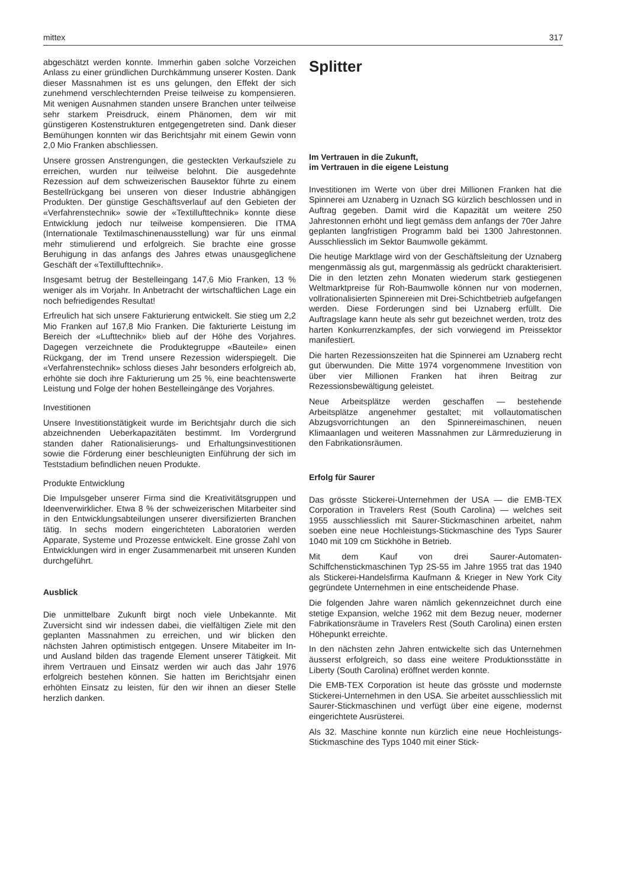mittex 317
abgeschätzt werden konnte. Immerhin gaben solche Vorzeichen Anlass zu einer gründlichen Durchkämmung unserer Kosten. Dank dieser Massnahmen ist es uns gelungen, den Effekt der sich zunehmend verschlechternden Preise teilweise zu kompensieren. Mit wenigen Ausnahmen standen unsere Branchen unter teilweise sehr starkem Preisdruck, einem Phänomen, dem wir mit günstigeren Kostenstrukturen entgegengetreten sind. Dank dieser Bemühungen konnten wir das Berichtsjahr mit einem Gewin vonn 2,0 Mio Franken abschliessen.
Unsere grossen Anstrengungen, die gesteckten Verkaufsziele zu erreichen, wurden nur teilweise belohnt. Die ausgedehnte Rezession auf dem schweizerischen Bausektor führte zu einem Bestellrückgang bei unseren von dieser Industrie abhängigen Produkten. Der günstige Geschäftsverlauf auf den Gebieten der «Verfahrenstechnik» sowie der «Textillufttechnik» konnte diese Entwicklung jedoch nur teilweise kompensieren. Die ITMA (Internationale Textilmaschinenausstellung) war für uns einmal mehr stimulierend und erfolgreich. Sie brachte eine grosse Beruhigung in das anfangs des Jahres etwas unausgeglichene Geschäft der «Textillufttechnik».
Insgesamt betrug der Bestelleingang 147,6 Mio Franken, 13 % weniger als im Vorjahr. In Anbetracht der wirtschaftlichen Lage ein noch befriedigendes Resultat!
Erfreulich hat sich unsere Fakturierung entwickelt. Sie stieg um 2,2 Mio Franken auf 167,8 Mio Franken. Die fakturierte Leistung im Bereich der «Lufttechnik» blieb auf der Höhe des Vorjahres. Dagegen verzeichnete die Produktegruppe «Bauteile» einen Rückgang, der im Trend unsere Rezession widerspiegelt. Die «Verfahrenstechnik» schloss dieses Jahr besonders erfolgreich ab, erhöhte sie doch ihre Fakturierung um 25 %, eine beachtenswerte Leistung und Folge der hohen Bestelleingänge des Vorjahres.
Investitionen
Unsere Investitionstätigkeit wurde im Berichtsjahr durch die sich abzeichnenden Ueberkapazitäten bestimmt. Im Vordergrund standen daher Rationalisierungs- und Erhaltungsinvestitionen sowie die Förderung einer beschleunigten Einführung der sich im Teststadium befindlichen neuen Produkte.
Produkte Entwicklung
Die Impulsgeber unserer Firma sind die Kreativitätsgruppen und Ideenverwirklicher. Etwa 8 % der schweizerischen Mitarbeiter sind in den Entwicklungsabteilungen unserer diversifizierten Branchen tätig. In sechs modern eingerichteten Laboratorien werden Apparate, Systeme und Prozesse entwickelt. Eine grosse Zahl von Entwicklungen wird in enger Zusammenarbeit mit unseren Kunden durchgeführt.
Ausblick
Die unmittelbare Zukunft birgt noch viele Unbekannte. Mit Zuversicht sind wir indessen dabei, die vielfältigen Ziele mit den geplanten Massnahmen zu erreichen, und wir blicken den nächsten Jahren optimistisch entgegen. Unsere Mitabeiter im In- und Ausland bilden das tragende Element unserer Tätigkeit. Mit ihrem Vertrauen und Einsatz werden wir auch das Jahr 1976 erfolgreich bestehen können. Sie hatten im Berichtsjahr einen erhöhten Einsatz zu leisten, für den wir ihnen an dieser Stelle herzlich danken.
Splitter
Im Vertrauen in die Zukunft,
im Vertrauen in die eigene Leistung
Investitionen im Werte von über drei Millionen Franken hat die Spinnerei am Uznaberg in Uznach SG kürzlich beschlossen und in Auftrag gegeben. Damit wird die Kapazität um weitere 250 Jahrestonnen erhöht und liegt gemäss dem anfangs der 70er Jahre geplanten langfristigen Programm bald bei 1300 Jahrestonnen. Ausschliesslich im Sektor Baumwolle gekämmt.
Die heutige Marktlage wird von der Geschäftsleitung der Uznaberg mengenmässig als gut, margenmässig als gedrückt charakterisiert. Die in den letzten zehn Monaten wiederum stark gestiegenen Weltmarktpreise für Roh-Baumwolle können nur von modernen, vollrationalisierten Spinnereien mit Drei-Schichtbetrieb aufgefangen werden. Diese Forderungen sind bei Uznaberg erfüllt. Die Auftragslage kann heute als sehr gut bezeichnet werden, trotz des harten Konkurrenzkampfes, der sich vorwiegend im Preissektor manifestiert.
Die harten Rezessionszeiten hat die Spinnerei am Uznaberg recht gut überwunden. Die Mitte 1974 vorgenommene Investition von über vier Millionen Franken hat ihren Beitrag zur Rezessionsbewältigung geleistet.
Neue Arbeitsplätze werden geschaffen — bestehende Arbeitsplätze angenehmer gestaltet; mit vollautomatischen Abzugsvorrichtungen an den Spinnereimaschinen, neuen Klimaanlagen und weiteren Massnahmen zur Lärmreduzierung in den Fabrikationsräumen.
Erfolg für Saurer
Das grösste Stickerei-Unternehmen der USA — die EMB-TEX Corporation in Travelers Rest (South Carolina) — welches seit 1955 ausschliesslich mit Saurer-Stickmaschinen arbeitet, nahm soeben eine neue Hochleistungs-Stickmaschine des Typs Saurer 1040 mit 109 cm Stickhöhe in Betrieb.
Mit dem Kauf von drei Saurer-Automaten-Schiffchenstickmaschinen Typ 2S-55 im Jahre 1955 trat das 1940 als Stickerei-Handelsfirma Kaufmann & Krieger in New York City gegründete Unternehmen in eine entscheidende Phase.
Die folgenden Jahre waren nämlich gekennzeichnet durch eine stetige Expansion, welche 1962 mit dem Bezug neuer, moderner Fabrikationsräume in Travelers Rest (South Carolina) einen ersten Höhepunkt erreichte.
In den nächsten zehn Jahren entwickelte sich das Unternehmen äusserst erfolgreich, so dass eine weitere Produktionsstätte in Liberty (South Carolina) eröffnet werden konnte.
Die EMB-TEX Corporation ist heute das grösste und modernste Stickerei-Unternehmen in den USA. Sie arbeitet ausschliesslich mit Saurer-Stickmaschinen und verfügt über eine eigene, modernst eingerichtete Ausrüsterei.
Als 32. Maschine konnte nun kürzlich eine neue Hochleistungs-Stickmaschine des Typs 1040 mit einer Stick-